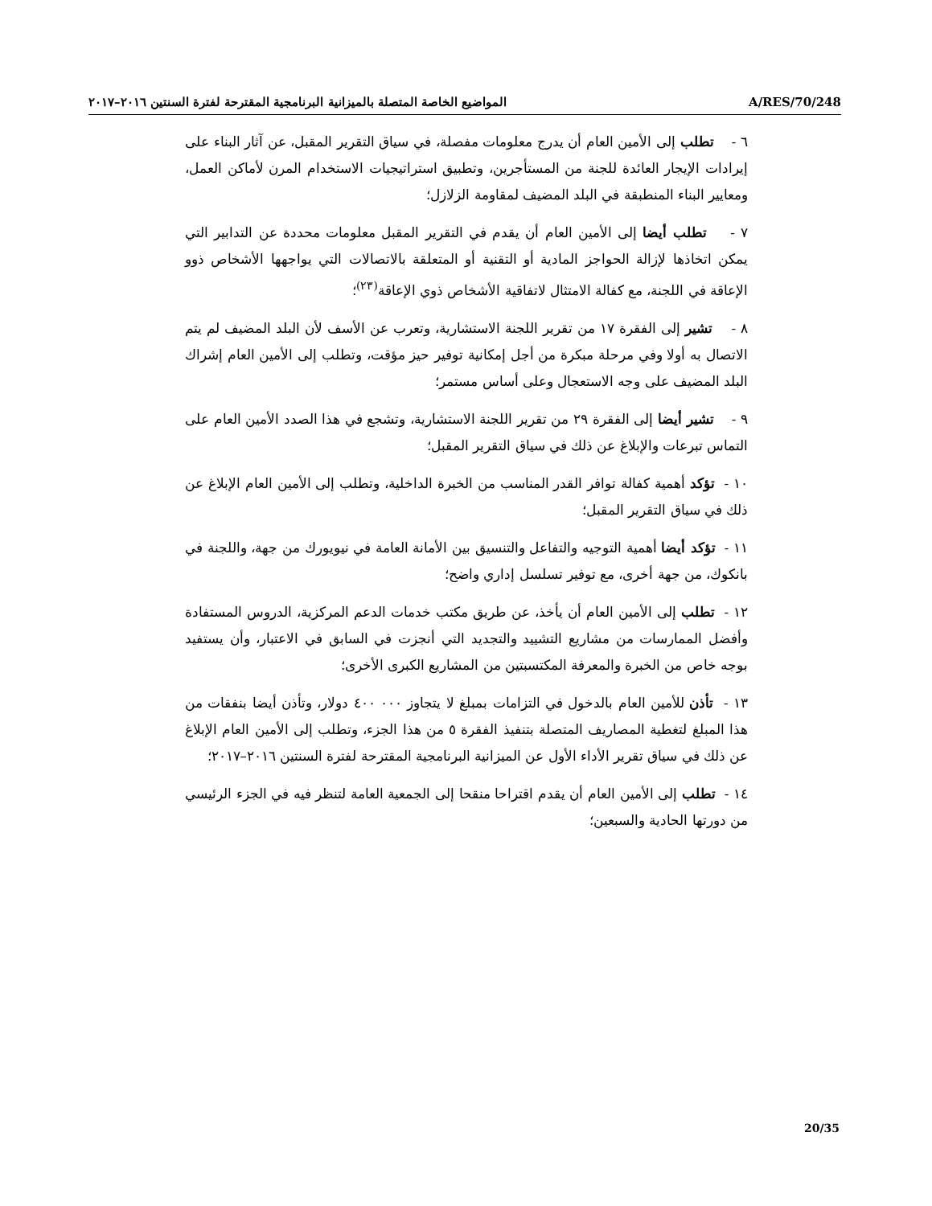المواضيع الخاصة المتصلة بالميزانية البرنامجية المقترحة لفترة السنتين ٢٠١٦–٢٠١٧ A/RES/70/248
٦ - تطلب إلى الأمين العام أن يدرج معلومات مفصلة، في سياق التقرير المقبل، عن آثار البناء على إيرادات الإيجار العائدة للجنة من المستأجرين، وتطبيق استراتيجيات الاستخدام المرن لأماكن العمل، ومعايير البناء المنطبقة في البلد المضيف لمقاومة الزلازل؛
٧ - تطلب أيضا إلى الأمين العام أن يقدم في التقرير المقبل معلومات محددة عن التدابير التي يمكن اتخاذها لإزالة الحواجز المادية أو التقنية أو المتعلقة بالاتصالات التي يواجهها الأشخاص ذوو الإعاقة في اللجنة، مع كفالة الامتثال لاتفاقية الأشخاص ذوي الإعاقة<sup>(٢٣)</sup>؛
٨ - تشير إلى الفقرة ١٧ من تقرير اللجنة الاستشارية، وتعرب عن الأسف لأن البلد المضيف لم يتم الاتصال به أولا وفي مرحلة مبكرة من أجل إمكانية توفير حيز مؤقت، وتطلب إلى الأمين العام إشراك البلد المضيف على وجه الاستعجال وعلى أساس مستمر؛
٩ - تشير أيضا إلى الفقرة ٢٩ من تقرير اللجنة الاستشارية، وتشجع في هذا الصدد الأمين العام على التماس تبرعات والإبلاغ عن ذلك في سياق التقرير المقبل؛
١٠ - تؤكد أهمية كفالة توافر القدر المناسب من الخبرة الداخلية، وتطلب إلى الأمين العام الإبلاغ عن ذلك في سياق التقرير المقبل؛
١١ - تؤكد أيضا أهمية التوجيه والتفاعل والتنسيق بين الأمانة العامة في نيويورك من جهة، واللجنة في بانكوك، من جهة أخرى، مع توفير تسلسل إداري واضح؛
١٢ - تطلب إلى الأمين العام أن يأخذ، عن طريق مكتب خدمات الدعم المركزية، الدروس المستفادة وأفضل الممارسات من مشاريع التشييد والتجديد التي أنجزت في السابق في الاعتبار، وأن يستفيد بوجه خاص من الخبرة والمعرفة المكتسبتين من المشاريع الكبرى الأخرى؛
١٣ - تأذن للأمين العام بالدخول في التزامات بمبلغ لا يتجاوز ٠٠٠ ٤٠٠ دولار، وتأذن أيضا بنفقات من هذا المبلغ لتغطية المصاريف المتصلة بتنفيذ الفقرة ٥ من هذا الجزء، وتطلب إلى الأمين العام الإبلاغ عن ذلك في سياق تقرير الأداء الأول عن الميزانية البرنامجية المقترحة لفترة السنتين ٢٠١٦–٢٠١٧؛
١٤ - تطلب إلى الأمين العام أن يقدم اقتراحا منقحا إلى الجمعية العامة لتنظر فيه في الجزء الرئيسي من دورتها الحادية والسبعين؛
20/35